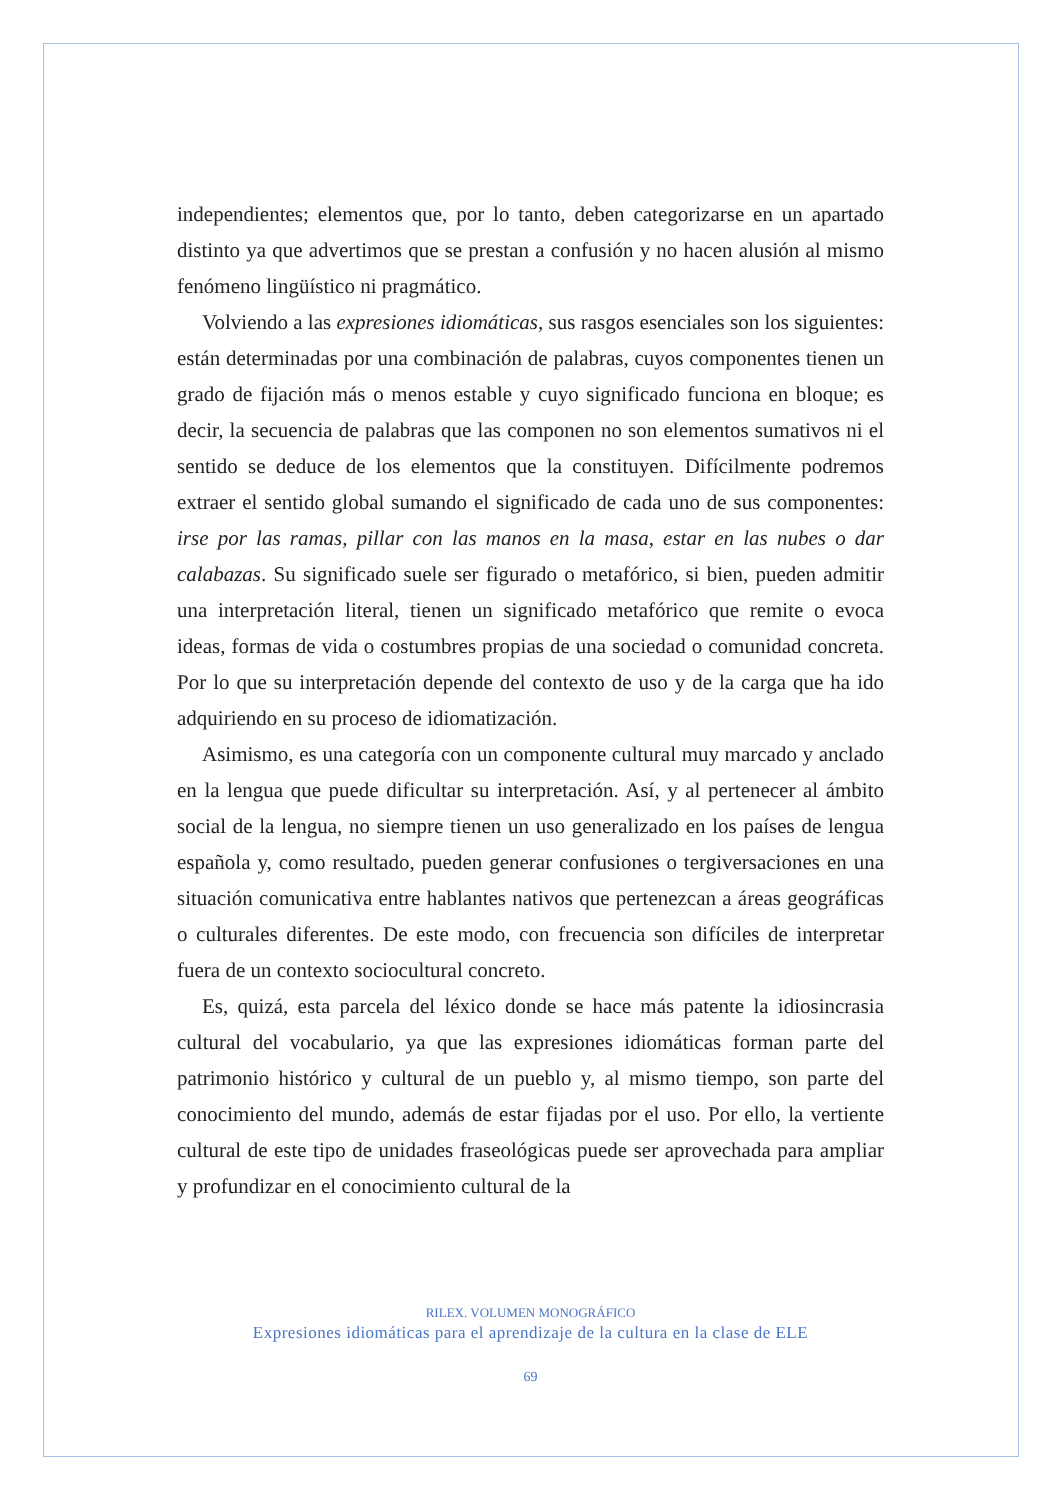independientes; elementos que, por lo tanto, deben categorizarse en un apartado distinto ya que advertimos que se prestan a confusión y no hacen alusión al mismo fenómeno lingüístico ni pragmático.
Volviendo a las expresiones idiomáticas, sus rasgos esenciales son los siguientes: están determinadas por una combinación de palabras, cuyos componentes tienen un grado de fijación más o menos estable y cuyo significado funciona en bloque; es decir, la secuencia de palabras que las componen no son elementos sumativos ni el sentido se deduce de los elementos que la constituyen. Difícilmente podremos extraer el sentido global sumando el significado de cada uno de sus componentes: irse por las ramas, pillar con las manos en la masa, estar en las nubes o dar calabazas. Su significado suele ser figurado o metafórico, si bien, pueden admitir una interpretación literal, tienen un significado metafórico que remite o evoca ideas, formas de vida o costumbres propias de una sociedad o comunidad concreta. Por lo que su interpretación depende del contexto de uso y de la carga que ha ido adquiriendo en su proceso de idiomatización.
Asimismo, es una categoría con un componente cultural muy marcado y anclado en la lengua que puede dificultar su interpretación. Así, y al pertenecer al ámbito social de la lengua, no siempre tienen un uso generalizado en los países de lengua española y, como resultado, pueden generar confusiones o tergiversaciones en una situación comunicativa entre hablantes nativos que pertenezcan a áreas geográficas o culturales diferentes. De este modo, con frecuencia son difíciles de interpretar fuera de un contexto sociocultural concreto.
Es, quizá, esta parcela del léxico donde se hace más patente la idiosincrasia cultural del vocabulario, ya que las expresiones idiomáticas forman parte del patrimonio histórico y cultural de un pueblo y, al mismo tiempo, son parte del conocimiento del mundo, además de estar fijadas por el uso. Por ello, la vertiente cultural de este tipo de unidades fraseológicas puede ser aprovechada para ampliar y profundizar en el conocimiento cultural de la
RILEX. VOLUMEN MONOGRÁFICO
Expresiones idiomáticas para el aprendizaje de la cultura en la clase de ELE
69